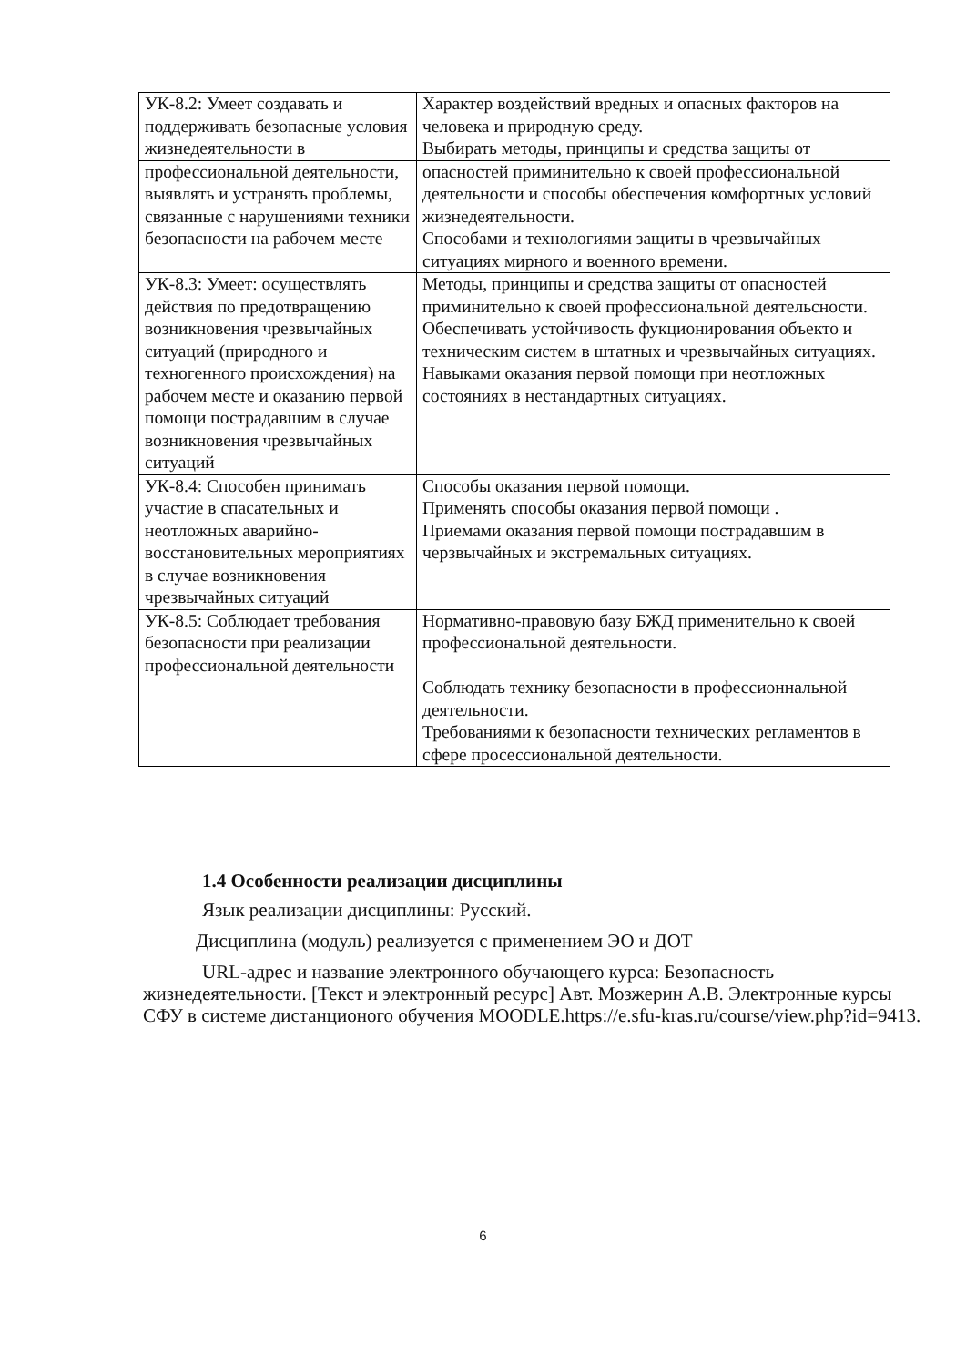| УК-8.2: Умеет создавать и поддерживать безопасные условия жизнедеятельности в | Характер воздействий вредных и опасных факторов на человека и природную среду. Выбирать методы, принципы и средства защиты от |
| профессиональной деятельности, выявлять и устранять проблемы, связанные с нарушениями техники безопасности на рабочем месте | опасностей приминительно к своей профессиональной деятельности и способы обеспечения комфортных условий жизнедеятельности. Способами и технологиями защиты в чрезвычайных ситуациях мирного и военного времени. |
| УК-8.3: Умеет: осуществлять действия по предотвращению возникновения чрезвычайных ситуаций (природного и техногенного происхождения) на рабочем месте и оказанию первой помощи пострадавшим в случае возникновения чрезвычайных ситуаций | Методы, принципы и средства защиты от опасностей приминительно к своей профессиональной деятельсности. Обеспечивать устойчивость фукционирования объекто и техническим систем в штатных и чрезвычайных ситуациях. Навыками оказания первой помощи при неотложных состояниях в нестандартных ситуациях. |
| УК-8.4: Способен принимать участие в спасательных и неотложных аварийно-восстановительных мероприятиях в случае возникновения чрезвычайных ситуаций | Способы оказания первой помощи. Применять способы оказания первой помощи . Приемами оказания первой помощи пострадавшим в черзвычайных и экстремальных ситуациях. |
| УК-8.5: Соблюдает требования безопасности при реализации профессиональной деятельности | Нормативно-правовую базу БЖД применительно к своей профессиональной деятельности. Соблюдать технику безопасности в профессионнальной деятельности. Требованиями к безопасности технических регламентов в сфере просессиональной деятельности. |
1.4 Особенности реализации дисциплины
Язык реализации дисциплины: Русский.
Дисциплина (модуль) реализуется с применением ЭО и ДОТ
URL-адрес и название электронного обучающего курса: Безопасность жизнедеятельности. [Текст и электронный ресурс] Авт. Мозжерин А.В. Электронные курсы СФУ в системе дистанционого обучения MOODLE.https://e.sfu-kras.ru/course/view.php?id=9413.
6